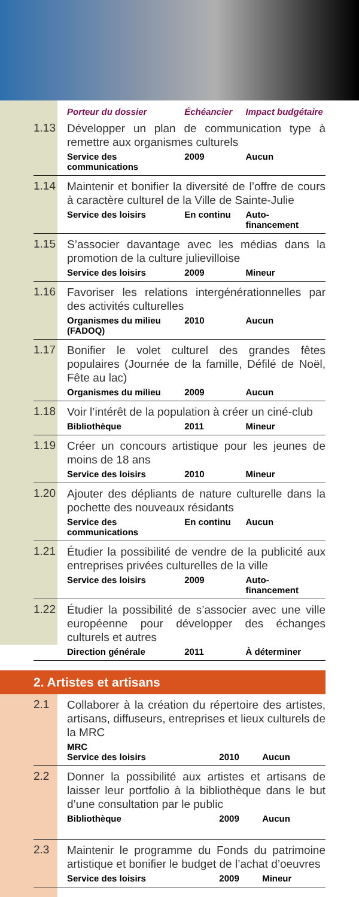| | Porteur du dossier | Échéancier | Impact budgétaire |
| --- | --- | --- | --- |
| 1.13 | Développer un plan de communication type à remettre aux organismes culturels | | |
| | Service des communications | 2009 | Aucun |
| 1.14 | Maintenir et bonifier la diversité de l’offre de cours à caractère culturel de la Ville de Sainte-Julie | | |
| | Service des loisirs | En continu | Auto- financement |
| 1.15 | S’associer davantage avec les médias dans la promotion de la culture julievilloise | | |
| | Service des loisirs | 2009 | Mineur |
| 1.16 | Favoriser les relations intergénérationnelles par des activités culturelles | | |
| | Organismes du milieu (FADOQ) | 2010 | Aucun |
| 1.17 | Bonifier le volet culturel des grandes fêtes populaires (Journée de la famille, Défilé de Noël, Fête au lac) | | |
| | Organismes du milieu | 2009 | Aucun |
| 1.18 | Voir l’intérêt de la population à créer un ciné-club | | |
| | Bibliothèque | 2011 | Mineur |
| 1.19 | Créer un concours artistique pour les jeunes de moins de 18 ans | | |
| | Service des loisirs | 2010 | Mineur |
| 1.20 | Ajouter des dépliants de nature culturelle dans la pochette des nouveaux résidants | | |
| | Service des communications | En continu | Aucun |
| 1.21 | Étudier la possibilité de vendre de la publicité aux entreprises privées culturelles de la ville | | |
| | Service des loisirs | 2009 | Auto- financement |
| 1.22 | Étudier la possibilité de s’associer avec une ville européenne pour développer des échanges culturels et autres | | |
| | Direction générale | 2011 | À déterminer |
2. Artistes et artisans
| 2.1 | Collaborer à la création du répertoire des artistes, artisans, diffuseurs, entreprises et lieux culturels de la MRC | | |
| | MRC Service des loisirs | 2010 | Aucun |
| 2.2 | Donner la possibilité aux artistes et artisans de laisser leur portfolio à la bibliothèque dans le but d’une consultation par le public | | |
| | Bibliothèque | 2009 | Aucun |
| 2.3 | Maintenir le programme du Fonds du patrimoine artistique et bonifier le budget de l’achat d’oeuvres | | |
| | Service des loisirs | 2009 | Mineur |